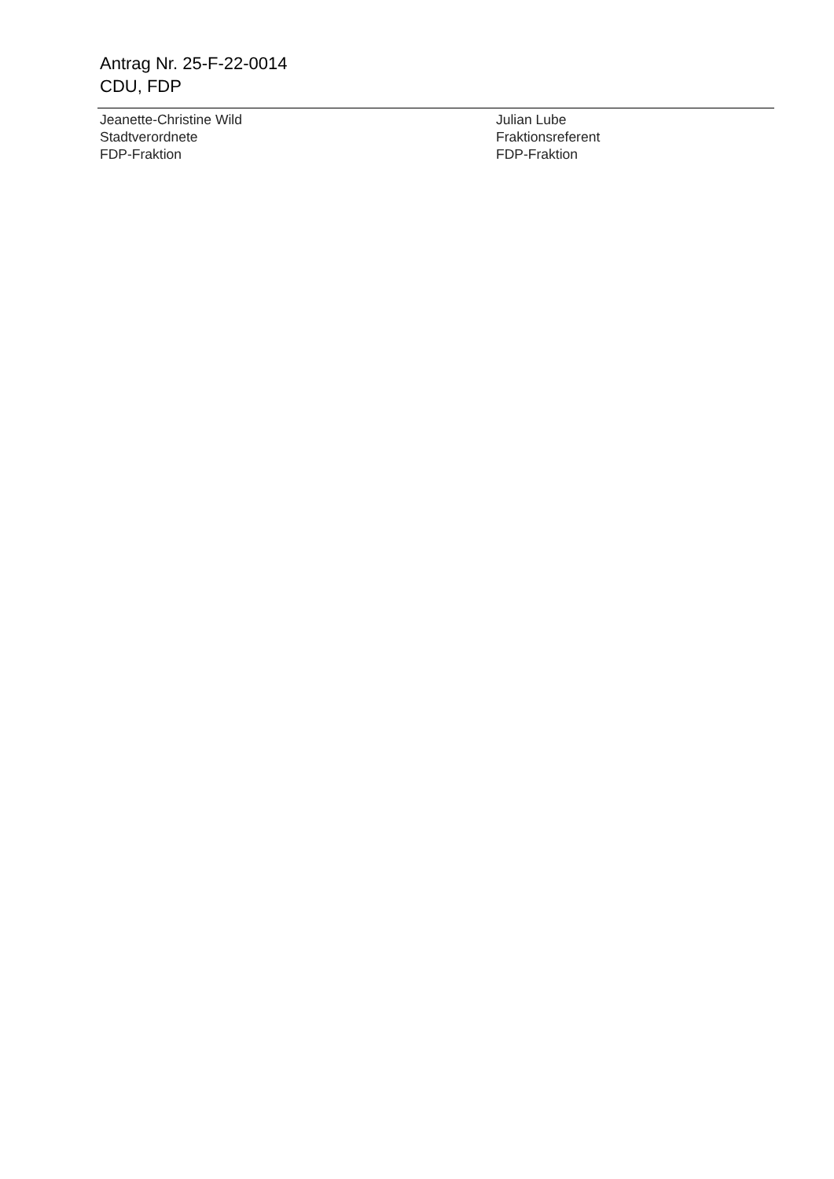Antrag Nr. 25-F-22-0014
CDU, FDP
Jeanette-Christine Wild
Stadtverordnete
FDP-Fraktion
Julian Lube
Fraktionsreferent
FDP-Fraktion